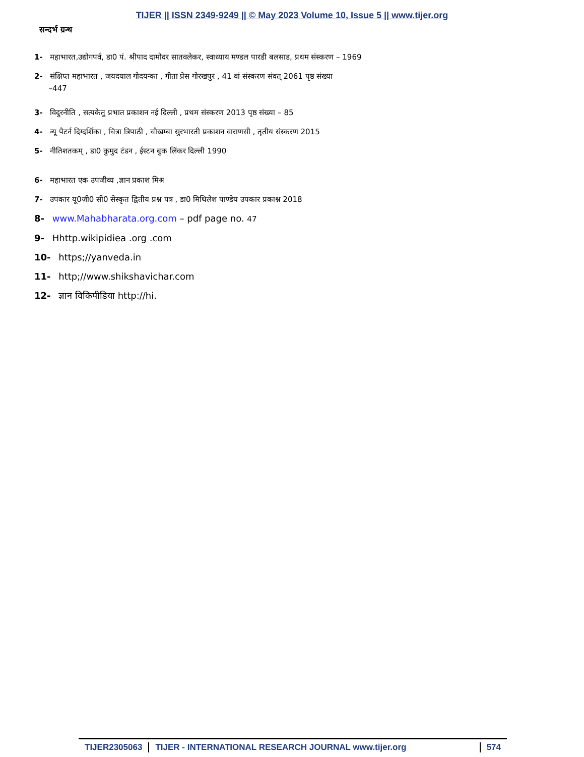TIJER || ISSN 2349-9249 || © May 2023 Volume 10, Issue 5 || www.tijer.org
सन्दर्भ ग्रन्थ
1- महाभारत,उद्योगपर्व, डा0 पं. श्रीपाद दामोदर सातवलेकर, स्वाध्याय मण्डल पारडी बलसाड, प्रथम संस्करण – 1969
2- संक्षिप्त महाभारत , जयदयाल गोदयन्का , गीता प्रेस गोरखपुर , 41 वां संस्करण संवत् 2061 पृष्ठ संख्या
–447
3- विदुरनीति , सत्यकेतु प्रभात प्रकाशन नई दिल्ली , प्रथम संस्करण 2013 पृष्ठ संख्या – 85
4- न्यू पैटर्न दिग्दर्शिका , चित्रा त्रिपाठी , चौखम्बा सुरभारती प्रकाशन वाराणसी , तृतीय संस्करण 2015
5- नीतिशतकम् , डा0 कुमुद टंडन , ईस्टन बुक लिंकर दिल्ली 1990
6- महाभारत एक उपजीव्य ,ज्ञान प्रकाश मिश्र
7- उपकार यू0जी0 सी0 सेस्कृत द्वितीय प्रश्न पत्र , डा0 मिथिलेश पाण्डेय उपकार प्रकाश्न 2018
8- www.Mahabharata.org.com – pdf page no. 47
9- Hhttp.wikipidiea .org .com
10- https;//yanveda.in
11- http;//www.shikshavichar.com
12- ज्ञान विकिपीडिया http://hi.
TIJER2305063 TIJER - INTERNATIONAL RESEARCH JOURNAL www.tijer.org
574